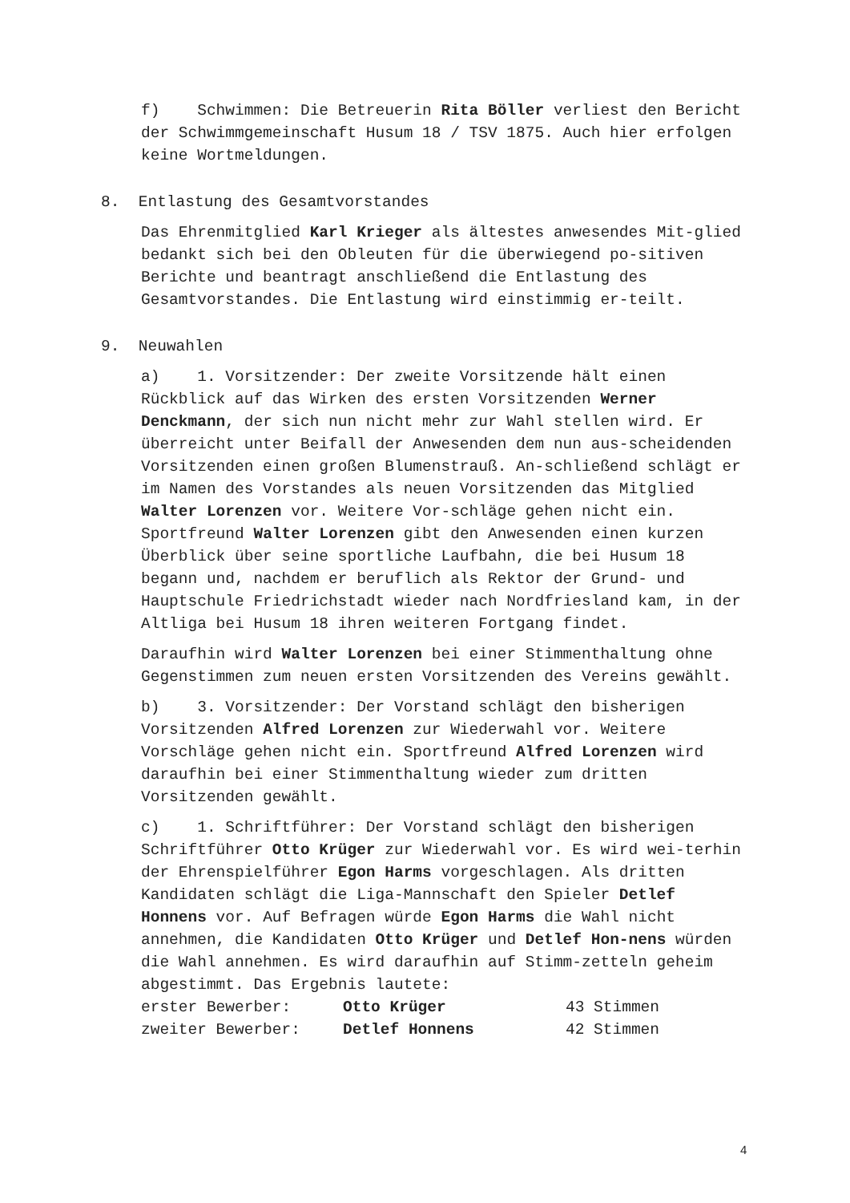f) Schwimmen: Die Betreuerin Rita Böller verliest den Bericht der Schwimmgemeinschaft Husum 18 / TSV 1875. Auch hier erfolgen keine Wortmeldungen.
8. Entlastung des Gesamtvorstandes
Das Ehrenmitglied Karl Krieger als ältestes anwesendes Mit-glied bedankt sich bei den Obleuten für die überwiegend po-sitiven Berichte und beantragt anschließend die Entlastung des Gesamtvorstandes. Die Entlastung wird einstimmig er-teilt.
9. Neuwahlen
a) 1. Vorsitzender: Der zweite Vorsitzende hält einen Rückblick auf das Wirken des ersten Vorsitzenden Werner Denckmann, der sich nun nicht mehr zur Wahl stellen wird. Er überreicht unter Beifall der Anwesenden dem nun aus-scheidenden Vorsitzenden einen großen Blumenstrauß. An-schließend schlägt er im Namen des Vorstandes als neuen Vorsitzenden das Mitglied Walter Lorenzen vor. Weitere Vor-schläge gehen nicht ein. Sportfreund Walter Lorenzen gibt den Anwesenden einen kurzen Überblick über seine sportliche Laufbahn, die bei Husum 18 begann und, nachdem er beruflich als Rektor der Grund- und Hauptschule Friedrichstadt wieder nach Nordfriesland kam, in der Altliga bei Husum 18 ihren weiteren Fortgang findet.
Daraufhin wird Walter Lorenzen bei einer Stimmenthaltung ohne Gegenstimmen zum neuen ersten Vorsitzenden des Vereins gewählt.
b) 3. Vorsitzender: Der Vorstand schlägt den bisherigen Vorsitzenden Alfred Lorenzen zur Wiederwahl vor. Weitere Vorschläge gehen nicht ein. Sportfreund Alfred Lorenzen wird daraufhin bei einer Stimmenthaltung wieder zum dritten Vorsitzenden gewählt.
c) 1. Schriftführer: Der Vorstand schlägt den bisherigen Schriftführer Otto Krüger zur Wiederwahl vor. Es wird wei-terhin der Ehrenspielführer Egon Harms vorgeschlagen. Als dritten Kandidaten schlägt die Liga-Mannschaft den Spieler Detlef Honnens vor. Auf Befragen würde Egon Harms die Wahl nicht annehmen, die Kandidaten Otto Krüger und Detlef Hon-nens würden die Wahl annehmen. Es wird daraufhin auf Stimm-zetteln geheim abgestimmt. Das Ergebnis lautete:
erster Bewerber: Otto Krüger 43 Stimmen
zweiter Bewerber: Detlef Honnens 42 Stimmen
4